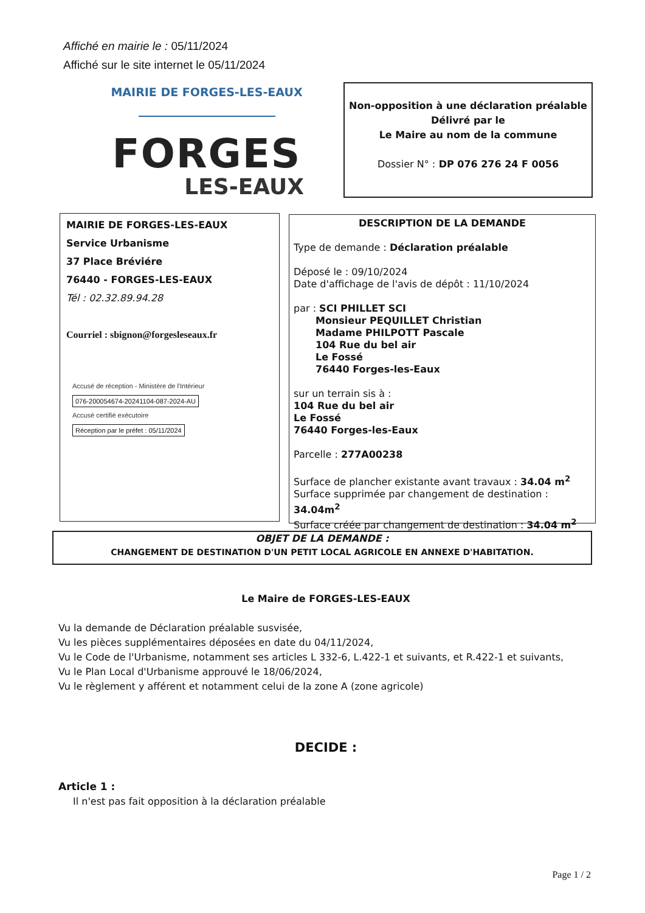Affiché en mairie le : 05/11/2024
Affiché sur le site internet le 05/11/2024
MAIRIE DE FORGES-LES-EAUX
FORGES
LES-EAUX
Non-opposition à une déclaration préalable
Délivré par le
Le Maire au nom de la commune
Dossier N° : DP 076 276 24 F 0056
MAIRIE DE FORGES-LES-EAUX
Service Urbanisme
37 Place Bréviére
76440 - FORGES-LES-EAUX
Tél : 02.32.89.94.28
Courriel : sbignon@forgesleseaux.fr
Accusé de réception - Ministère de l'Intérieur
076-200054674-20241104-087-2024-AU
Accusé certifié exécutoire
Réception par le préfet : 05/11/2024
DESCRIPTION DE LA DEMANDE
Type de demande : Déclaration préalable
Déposé le : 09/10/2024
Date d'affichage de l'avis de dépôt : 11/10/2024
par : SCI PHILLET SCI
Monsieur PEQUILLET Christian
Madame PHILPOTT Pascale
104 Rue du bel air
Le Fossé
76440 Forges-les-Eaux
sur un terrain sis à :
104 Rue du bel air
Le Fossé
76440 Forges-les-Eaux
Parcelle : 277A00238
Surface de plancher existante avant travaux : 34.04 m<sup>2</sup>
Surface supprimée par changement de destination : 34.04m<sup>2</sup>
Surface créée par changement de destination : 34.04 m<sup>2</sup>
OBJET DE LA DEMANDE :
CHANGEMENT DE DESTINATION D'UN PETIT LOCAL AGRICOLE EN ANNEXE D'HABITATION.
Le Maire de FORGES-LES-EAUX
Vu la demande de Déclaration préalable susvisée,
Vu les pièces supplémentaires déposées en date du 04/11/2024,
Vu le Code de l'Urbanisme, notamment ses articles L 332-6, L.422-1 et suivants, et R.422-1 et suivants,
Vu le Plan Local d'Urbanisme approuvé le 18/06/2024,
Vu le règlement y afférent et notamment celui de la zone A (zone agricole)
DECIDE :
Article 1 :
Il n'est pas fait opposition à la déclaration préalable
Page 1 / 2